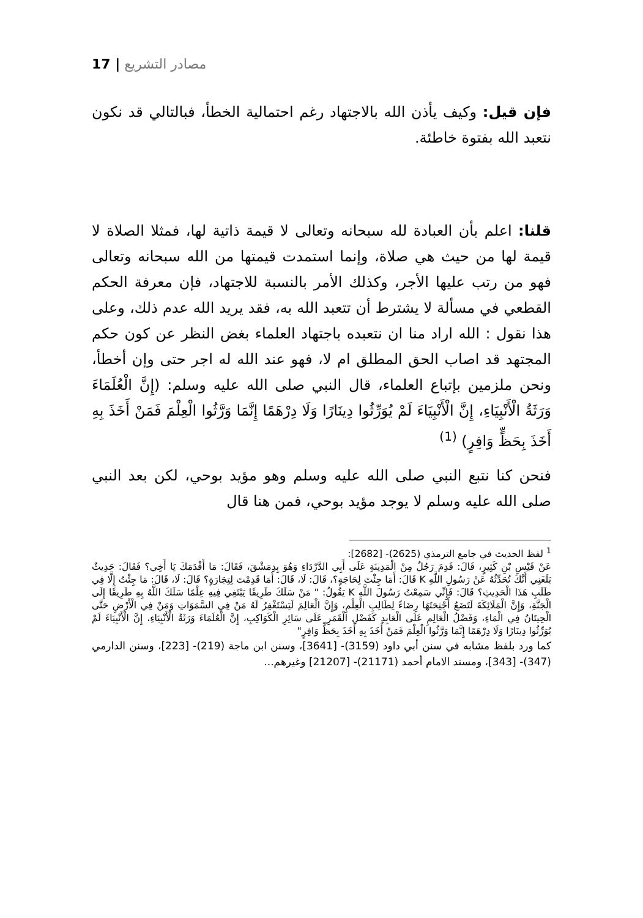17 | مصادر التشريع
فإن قيل: وكيف يأذن الله بالاجتهاد رغم احتمالية الخطأ، فبالتالي قد نكون نتعبد الله بفتوة خاطئة.
قلنا: اعلم بأن العبادة لله سبحانه وتعالى لا قيمة ذاتية لها، فمثلا الصلاة لا قيمة لها من حيث هي صلاة، وإنما استمدت قيمتها من الله سبحانه وتعالى فهو من رتب عليها الأجر، وكذلك الأمر بالنسبة للاجتهاد، فإن معرفة الحكم القطعي في مسألة لا يشترط أن تتعبد الله به، فقد يريد الله عدم ذلك، وعلى هذا نقول : الله اراد منا ان نتعبده باجتهاد العلماء بغض النظر عن كون حكم المجتهد قد اصاب الحق المطلق ام لا، فهو عند الله له اجر حتى وإن أخطأ، ونحن ملزمين بإتباع العلماء، قال النبي صلى الله عليه وسلم: (إِنَّ الْعُلَمَاءَ وَرَثَةُ الْأَنْبِيَاءِ، إِنَّ الْأَنْبِيَاءَ لَمْ يُوَرِّثُوا دِينَارًا وَلَا دِرْهَمًا إِنَّمَا وَرَّثُوا الْعِلْمَ فَمَنْ أَخَذَ بِهِ أَخَذَ بِحَظٍّ وَافِرٍ) <sup>(1)</sup>
فنحن كنا نتبع النبي صلى الله عليه وسلم وهو مؤيد بوحي، لكن بعد النبي صلى الله عليه وسلم لا يوجد مؤيد بوحي، فمن هنا قال
<sup>1</sup> لفظ الحديث في جامع الترمذي (2625)- [2682]:
عَنْ قَيْسِ بْنِ كَثِيرٍ، قَالَ: قَدِمَ رَجُلٌ مِنْ الْمَدِينَةِ عَلَى أَبِي الدَّرْدَاءِ وَهُوَ بِدِمَشْقَ، فَقَالَ: مَا أَقْدَمَكَ يَا أَخِي؟ فَقَالَ: حَدِيثٌ بَلَغَنِي أَنَّكَ تُحَدِّثُهُ عَنْ رَسُولِ اللَّهِ K قَالَ: أَمَا جِئْتَ لِحَاجَةٍ؟، قَالَ: لَا، قَالَ: أَمَا قَدِمْتَ لِتِجَارَةٍ؟ قَالَ: لَا، قَالَ: مَا جِئْتُ إِلَّا فِي طَلَبِ هَذَا الْحَدِيثِ؟ قَالَ: فَإِنِّي سَمِعْتُ رَسُولَ اللَّهِ K يَقُولُ: " مَنْ سَلَكَ طَرِيقًا يَبْتَغِي فِيهِ عِلْمًا سَلَكَ اللَّهُ بِهِ طَرِيقًا إِلَى الْجَنَّةِ، وَإِنَّ الْمَلَائِكَةَ لَتَضَعُ أَجْنِحَتَهَا رِضَاءً لِطَالِبِ الْعِلْمِ، وَإِنَّ الْعَالِمَ لَيَسْتَغْفِرُ لَهُ مَنْ فِي السَّمَوَاتِ وَمَنْ فِي الْأَرْضِ حَتَّى الْحِيتَانُ فِي الْمَاءِ، وَفَضْلُ الْعَالِمِ عَلَى الْعَابِدِ كَفَضْلِ الْقَمَرِ عَلَى سَائِرِ الْكَوَاكِبِ، إِنَّ الْعُلَمَاءَ وَرَثَةُ الْأَنْبِيَاءِ، إِنَّ الْأَنْبِيَاءَ لَمْ يُوَرِّثُوا دِينَارًا وَلَا دِرْهَمًا إِنَّمَا وَرَّثُوا الْعِلْمَ فَمَنْ أَخَذَ بِهِ أَخَذَ بِحَظٍّ وَافِرٍ"
كما ورد بلفظ مشابه في سنن أبي داود (3159)- [3641]، وسنن ابن ماجة (219)- [223]، وسنن الدارمي (347)- [343]، ومسند الامام أحمد (21171)- [21207] وغيرهم...